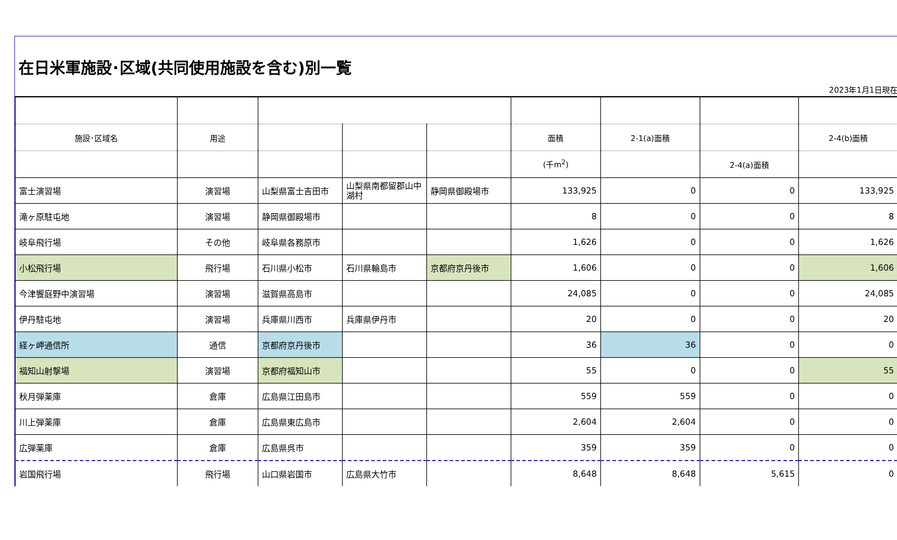在日米軍施設･区域(共同使用施設を含む)別一覧
2023年1月1日現在
| 施設･区域名 | 用途 | | | | 面積 | 2-1(a)面積 | | 2-4(b)面積 |
| --- | --- | --- | --- | --- | --- | --- | --- | --- |
| | | | | | (千m<sup>2</sup>) | | 2-4(a)面積 | |
| 富士演習場 | 演習場 | 山梨県富士吉田市 | 山梨県南都留郡山中湖村 | 静岡県御殿場市 | 133,925 | 0 | 0 | 133,925 |
| 滝ヶ原駐屯地 | 演習場 | 静岡県御殿場市 | | | 8 | 0 | 0 | 8 |
| 岐阜飛行場 | その他 | 岐阜県各務原市 | | | 1,626 | 0 | 0 | 1,626 |
| 小松飛行場 | 飛行場 | 石川県小松市 | 石川県輪島市 | 京都府京丹後市 | 1,606 | 0 | 0 | 1,606 |
| 今津饗庭野中演習場 | 演習場 | 滋賀県高島市 | | | 24,085 | 0 | 0 | 24,085 |
| 伊丹駐屯地 | 演習場 | 兵庫県川西市 | 兵庫県伊丹市 | | 20 | 0 | 0 | 20 |
| 経ヶ岬通信所 | 通信 | 京都府京丹後市 | | | 36 | 36 | 0 | 0 |
| 福知山射撃場 | 演習場 | 京都府福知山市 | | | 55 | 0 | 0 | 55 |
| 秋月弾薬庫 | 倉庫 | 広島県江田島市 | | | 559 | 559 | 0 | 0 |
| 川上弾薬庫 | 倉庫 | 広島県東広島市 | | | 2,604 | 2,604 | 0 | 0 |
| 広弾薬庫 | 倉庫 | 広島県呉市 | | | 359 | 359 | 0 | 0 |
| 岩国飛行場 | 飛行場 | 山口県岩国市 | 広島県大竹市 | | 8,648 | 8,648 | 5,615 | 0 |